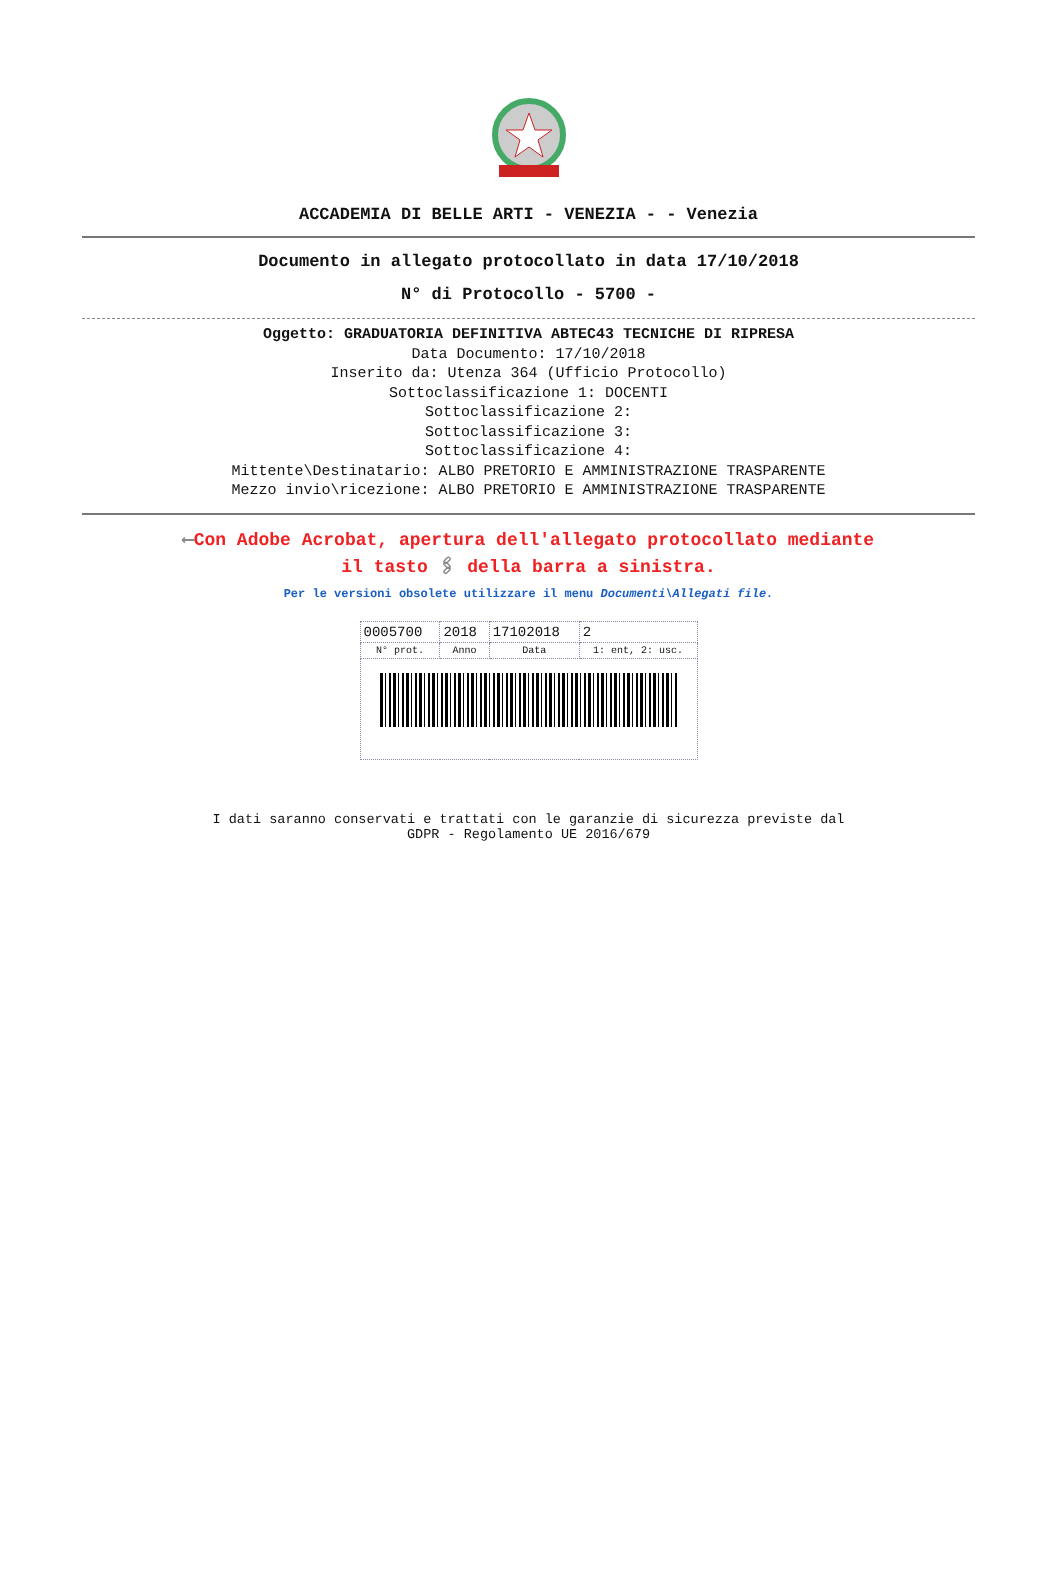ACCADEMIA DI BELLE ARTI - VENEZIA - - Venezia
Documento in allegato protocollato in data 17/10/2018
N° di Protocollo - 5700 -
Oggetto: GRADUATORIA DEFINITIVA ABTEC43 TECNICHE DI RIPRESA
Data Documento: 17/10/2018
Inserito da: Utenza 364 (Ufficio Protocollo)
Sottoclassificazione 1: DOCENTI
Sottoclassificazione 2:
Sottoclassificazione 3:
Sottoclassificazione 4:
Mittente\Destinatario: ALBO PRETORIO E AMMINISTRAZIONE TRASPARENTE
Mezzo invio\ricezione: ALBO PRETORIO E AMMINISTRAZIONE TRASPARENTE
⟵Con Adobe Acrobat, apertura dell'allegato protocollato mediante
il tasto 🖇 della barra a sinistra.
Per le versioni obsolete utilizzare il menu Documenti\Allegati file.
| 0005700 | 2018 | 17102018 | 2 |
| N° prot. | Anno | Data | 1: ent, 2: usc. |
I dati saranno conservati e trattati con le garanzie di sicurezza previste dal
GDPR - Regolamento UE 2016/679